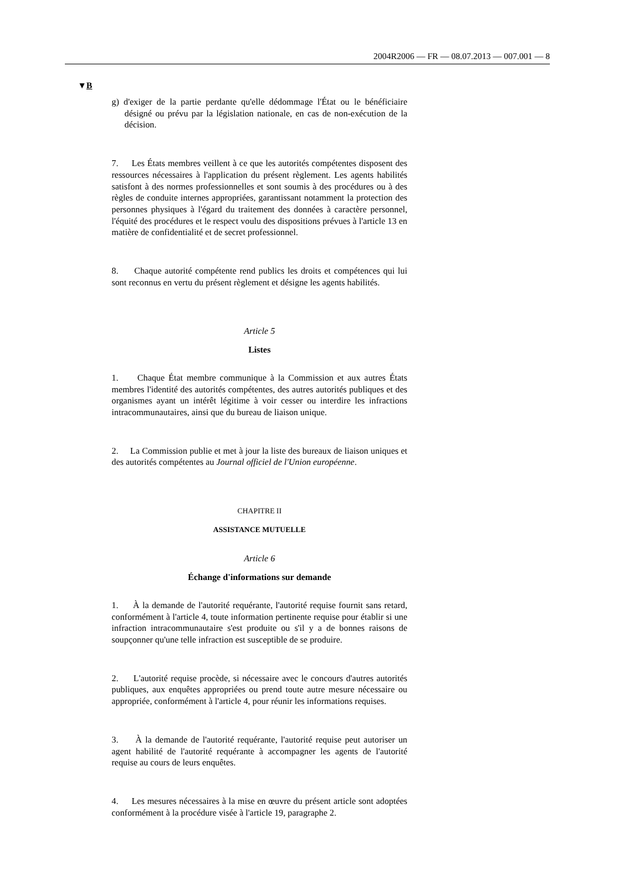2004R2006 — FR — 08.07.2013 — 007.001 — 8
▼B
g) d'exiger de la partie perdante qu'elle dédommage l'État ou le bénéficiaire désigné ou prévu par la législation nationale, en cas de non-exécution de la décision.
7. Les États membres veillent à ce que les autorités compétentes disposent des ressources nécessaires à l'application du présent règlement. Les agents habilités satisfont à des normes professionnelles et sont soumis à des procédures ou à des règles de conduite internes appropriées, garantissant notamment la protection des personnes physiques à l'égard du traitement des données à caractère personnel, l'équité des procédures et le respect voulu des dispositions prévues à l'article 13 en matière de confidentialité et de secret professionnel.
8. Chaque autorité compétente rend publics les droits et compétences qui lui sont reconnus en vertu du présent règlement et désigne les agents habilités.
Article 5
Listes
1. Chaque État membre communique à la Commission et aux autres États membres l'identité des autorités compétentes, des autres autorités publiques et des organismes ayant un intérêt légitime à voir cesser ou interdire les infractions intracommunautaires, ainsi que du bureau de liaison unique.
2. La Commission publie et met à jour la liste des bureaux de liaison uniques et des autorités compétentes au Journal officiel de l'Union européenne.
CHAPITRE II
ASSISTANCE MUTUELLE
Article 6
Échange d'informations sur demande
1. À la demande de l'autorité requérante, l'autorité requise fournit sans retard, conformément à l'article 4, toute information pertinente requise pour établir si une infraction intracommunautaire s'est produite ou s'il y a de bonnes raisons de soupçonner qu'une telle infraction est susceptible de se produire.
2. L'autorité requise procède, si nécessaire avec le concours d'autres autorités publiques, aux enquêtes appropriées ou prend toute autre mesure nécessaire ou appropriée, conformément à l'article 4, pour réunir les informations requises.
3. À la demande de l'autorité requérante, l'autorité requise peut autoriser un agent habilité de l'autorité requérante à accompagner les agents de l'autorité requise au cours de leurs enquêtes.
4. Les mesures nécessaires à la mise en œuvre du présent article sont adoptées conformément à la procédure visée à l'article 19, paragraphe 2.